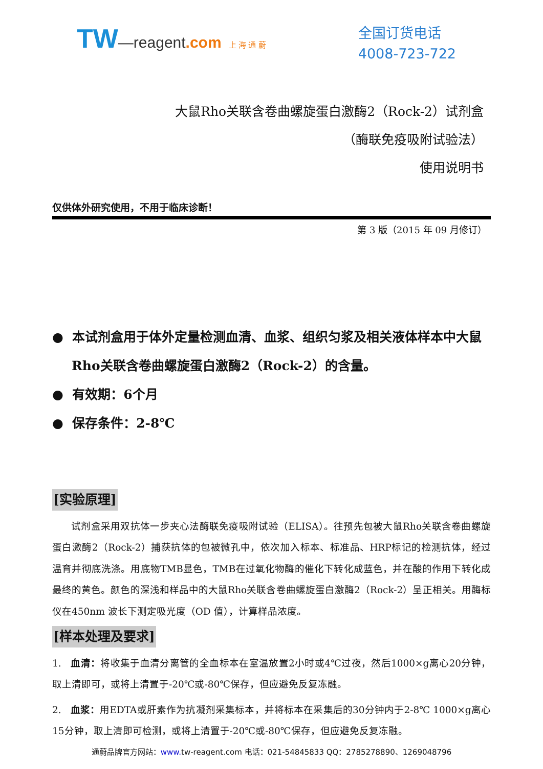TW—reagent.com 上 海 通 蔚
全国订货电话
4008-723-722
大鼠Rho关联含卷曲螺旋蛋白激酶2（Rock-2）试剂盒
（酶联免疫吸附试验法）
使用说明书
仅供体外研究使用，不用于临床诊断！
第 3 版（2015 年 09 月修订）
● 本试剂盒用于体外定量检测血清、血浆、组织匀浆及相关液体样本中大鼠Rho关联含卷曲螺旋蛋白激酶2（Rock-2）的含量。
● 有效期：6个月
● 保存条件：2-8℃
[实验原理]
试剂盒采用双抗体一步夹心法酶联免疫吸附试验（ELISA）。往预先包被大鼠Rho关联含卷曲螺旋蛋白激酶2（Rock-2）捕获抗体的包被微孔中，依次加入标本、标准品、HRP标记的检测抗体，经过温育并彻底洗涤。用底物TMB显色，TMB在过氧化物酶的催化下转化成蓝色，并在酸的作用下转化成最终的黄色。颜色的深浅和样品中的大鼠Rho关联含卷曲螺旋蛋白激酶2（Rock-2）呈正相关。用酶标仪在450nm 波长下测定吸光度（OD 值），计算样品浓度。
[样本处理及要求]
1. 血清：将收集于血清分离管的全血标本在室温放置2小时或4℃过夜，然后1000×g离心20分钟，取上清即可，或将上清置于-20℃或-80℃保存，但应避免反复冻融。
2. 血浆：用EDTA或肝素作为抗凝剂采集标本，并将标本在采集后的30分钟内于2-8℃ 1000×g离心15分钟，取上清即可检测，或将上清置于-20℃或-80℃保存，但应避免反复冻融。
通蔚品牌官方网站：www. tw-reagent.com 电话：021-54845833 QQ：2785278890、1269048796